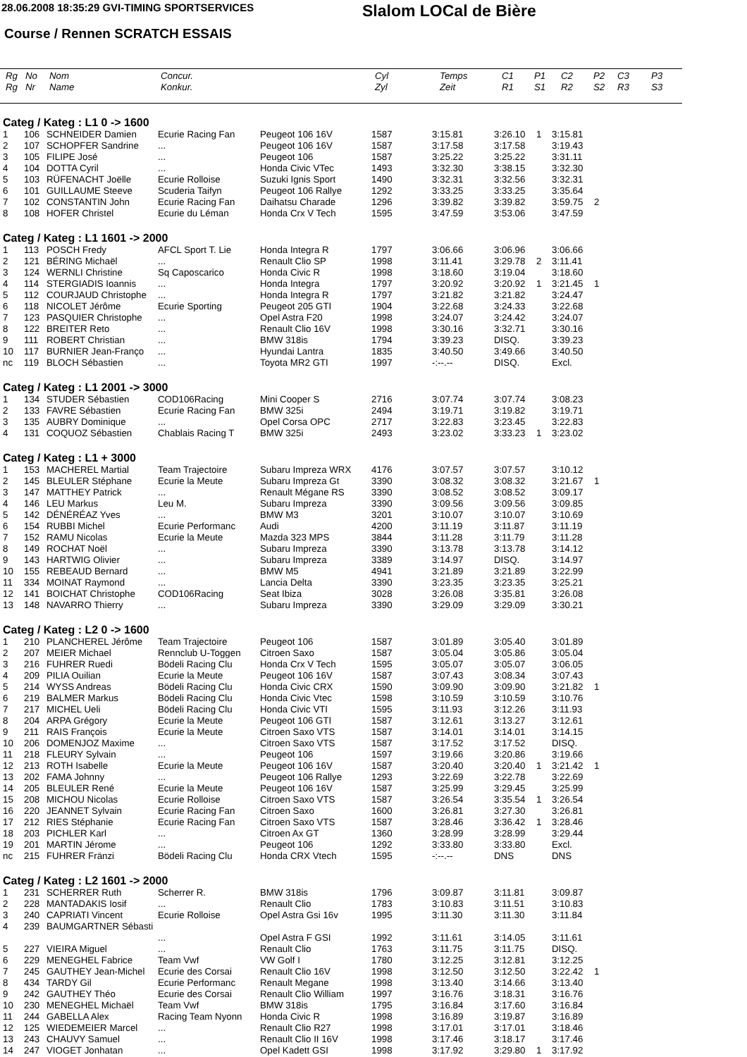28.06.2008 18:35:29 GVI-TIMING SPORTSERVICES
Slalom LOCal de Bière
Course / Rennen SCRATCH ESSAIS
| Rg Rg | No Nr | Nom Name | Concur. Konkur. | Cyl Zyl | Temps Zeit | C1 R1 | P1 S1 | C2 R2 | P2 S2 | C3 R3 | P3 S3 |
| --- | --- | --- | --- | --- | --- | --- | --- | --- | --- | --- | --- |
| Categ / Kateg : L1 0 -> 1600 | | | | | | | | | | |
| 1 | 106 | SCHNEIDER Damien | Ecurie Racing Fan | Peugeot 106 16V | 1587 | 3:15.81 | 3:26.10 | 1 | 3:15.81 | |
| 2 | 107 | SCHOPFER Sandrine | ... | Peugeot 106 16V | 1587 | 3:17.58 | 3:17.58 | | 3:19.43 | |
| 3 | 105 | FILIPE José | ... | Peugeot 106 | 1587 | 3:25.22 | 3:25.22 | | 3:31.11 | |
| 4 | 104 | DOTTA Cyril | ... | Honda Civic VTec | 1493 | 3:32.30 | 3:38.15 | | 3:32.30 | |
| 5 | 103 | RÜFENACHT Joëlle | Ecurie Rolloise | Suzuki Ignis Sport | 1490 | 3:32.31 | 3:32.56 | | 3:32.31 | |
| 6 | 101 | GUILLAUME Steeve | Scuderia Taifyn | Peugeot 106 Rallye | 1292 | 3:33.25 | 3:33.25 | | 3:35.64 | |
| 7 | 102 | CONSTANTIN John | Ecurie Racing Fan | Daihatsu Charade | 1296 | 3:39.82 | 3:39.82 | | 3:59.75 | 2 |
| 8 | 108 | HOFER Christel | Ecurie du Léman | Honda Crx V Tech | 1595 | 3:47.59 | 3:53.06 | | 3:47.59 | |
| Categ / Kateg : L1 1601 -> 2000 | | | | | | | | | | |
| 1 | 113 | POSCH Fredy | AFCL Sport T. Lie | Honda Integra R | 1797 | 3:06.66 | 3:06.96 | | 3:06.66 | |
| 2 | 121 | BÉRING Michaël | ... | Renault Clio SP | 1998 | 3:11.41 | 3:29.78 | 2 | 3:11.41 | |
| 3 | 124 | WERNLI Christine | Sq Caposcarico | Honda Civic R | 1998 | 3:18.60 | 3:19.04 | | 3:18.60 | |
| 4 | 114 | STERGIADIS Ioannis | ... | Honda Integra | 1797 | 3:20.92 | 3:20.92 | 1 | 3:21.45 | 1 |
| 5 | 112 | COURJAUD Christophe | ... | Honda Integra R | 1797 | 3:21.82 | 3:21.82 | | 3:24.47 | |
| 6 | 118 | NICOLET Jérôme | Ecurie Sporting | Peugeot 205 GTI | 1904 | 3:22.68 | 3:24.33 | | 3:22.68 | |
| 7 | 123 | PASQUIER Christophe | ... | Opel Astra F20 | 1998 | 3:24.07 | 3:24.42 | | 3:24.07 | |
| 8 | 122 | BREITER Reto | ... | Renault Clio 16V | 1998 | 3:30.16 | 3:32.71 | | 3:30.16 | |
| 9 | 111 | ROBERT Christian | ... | BMW 318is | 1794 | 3:39.23 | DISQ. | | 3:39.23 | |
| 10 | 117 | BURNIER Jean-Franço | ... | Hyundai Lantra | 1835 | 3:40.50 | 3:49.66 | | 3:40.50 | |
| nc | 119 | BLOCH Sébastien | ... | Toyota MR2 GTI | 1997 | -:--.-- | DISQ. | | Excl. | |
| Categ / Kateg : L1 2001 -> 3000 | | | | | | | | | | |
| 1 | 134 | STUDER Sébastien | COD106Racing | Mini Cooper S | 2716 | 3:07.74 | 3:07.74 | | 3:08.23 | |
| 2 | 133 | FAVRE Sébastien | Ecurie Racing Fan | BMW 325i | 2494 | 3:19.71 | 3:19.82 | | 3:19.71 | |
| 3 | 135 | AUBRY Dominique | ... | Opel Corsa OPC | 2717 | 3:22.83 | 3:23.45 | | 3:22.83 | |
| 4 | 131 | COQUOZ Sébastien | Chablais Racing T | BMW 325i | 2493 | 3:23.02 | 3:33.23 | 1 | 3:23.02 | |
| Categ / Kateg : L1 + 3000 | | | | | | | | | | |
| 1 | 153 | MACHEREL Martial | Team Trajectoire | Subaru Impreza WRX | 4176 | 3:07.57 | 3:07.57 | | 3:10.12 | |
| 2 | 145 | BLEULER Stéphane | Ecurie la Meute | Subaru Impreza Gt | 3390 | 3:08.32 | 3:08.32 | | 3:21.67 | 1 |
| 3 | 147 | MATTHEY Patrick | ... | Renault Mégane RS | 3390 | 3:08.52 | 3:08.52 | | 3:09.17 | |
| 4 | 146 | LEU Markus | Leu M. | Subaru Impreza | 3390 | 3:09.56 | 3:09.56 | | 3:09.85 | |
| 5 | 142 | DÉNÉRÉAZ Yves | ... | BMW M3 | 3201 | 3:10.07 | 3:10.07 | | 3:10.69 | |
| 6 | 154 | RUBBI Michel | Ecurie Performanc | Audi | 4200 | 3:11.19 | 3:11.87 | | 3:11.19 | |
| 7 | 152 | RAMU Nicolas | Ecurie la Meute | Mazda 323 MPS | 3844 | 3:11.28 | 3:11.79 | | 3:11.28 | |
| 8 | 149 | ROCHAT Noël | ... | Subaru Impreza | 3390 | 3:13.78 | 3:13.78 | | 3:14.12 | |
| 9 | 143 | HARTWIG Olivier | ... | Subaru Impreza | 3389 | 3:14.97 | DISQ. | | 3:14.97 | |
| 10 | 155 | REBEAUD Bernard | ... | BMW M5 | 4941 | 3:21.89 | 3:21.89 | | 3:22.99 | |
| 11 | 334 | MOINAT Raymond | ... | Lancia Delta | 3390 | 3:23.35 | 3:23.35 | | 3:25.21 | |
| 12 | 141 | BOICHAT Christophe | COD106Racing | Seat Ibiza | 3028 | 3:26.08 | 3:35.81 | | 3:26.08 | |
| 13 | 148 | NAVARRO Thierry | ... | Subaru Impreza | 3390 | 3:29.09 | 3:29.09 | | 3:30.21 | |
| Categ / Kateg : L2 0 -> 1600 | | | | | | | | | | |
| 1 | 210 | PLANCHEREL Jérôme | Team Trajectoire | Peugeot 106 | 1587 | 3:01.89 | 3:05.40 | | 3:01.89 | |
| 2 | 207 | MEIER Michael | Rennclub U-Toggen | Citroen Saxo | 1587 | 3:05.04 | 3:05.86 | | 3:05.04 | |
| 3 | 216 | FUHRER Ruedi | Bödeli Racing Clu | Honda Crx V Tech | 1595 | 3:05.07 | 3:05.07 | | 3:06.05 | |
| 4 | 209 | PILIA Ouilian | Ecurie la Meute | Peugeot 106 16V | 1587 | 3:07.43 | 3:08.34 | | 3:07.43 | |
| 5 | 214 | WYSS Andreas | Bödeli Racing Clu | Honda Civic CRX | 1590 | 3:09.90 | 3:09.90 | | 3:21.82 | 1 |
| 6 | 219 | BALMER Markus | Bödeli Racing Clu | Honda Civic Vtec | 1598 | 3:10.59 | 3:10.59 | | 3:10.76 | |
| 7 | 217 | MICHEL Ueli | Bödeli Racing Clu | Honda Civic VTI | 1595 | 3:11.93 | 3:12.26 | | 3:11.93 | |
| 8 | 204 | ARPA Grégory | Ecurie la Meute | Peugeot 106 GTI | 1587 | 3:12.61 | 3:13.27 | | 3:12.61 | |
| 9 | 211 | RAIS François | Ecurie la Meute | Citroen Saxo VTS | 1587 | 3:14.01 | 3:14.01 | | 3:14.15 | |
| 10 | 206 | DOMENJOZ Maxime | ... | Citroen Saxo VTS | 1587 | 3:17.52 | 3:17.52 | | DISQ. | |
| 11 | 218 | FLEURY Sylvain | ... | Peugeot 106 | 1597 | 3:19.66 | 3:20.86 | | 3:19.66 | |
| 12 | 213 | ROTH Isabelle | Ecurie la Meute | Peugeot 106 16V | 1587 | 3:20.40 | 3:20.40 | 1 | 3:21.42 | 1 |
| 13 | 202 | FAMA Johnny | ... | Peugeot 106 Rallye | 1293 | 3:22.69 | 3:22.78 | | 3:22.69 | |
| 14 | 205 | BLEULER René | Ecurie la Meute | Peugeot 106 16V | 1587 | 3:25.99 | 3:29.45 | | 3:25.99 | |
| 15 | 208 | MICHOU Nicolas | Ecurie Rolloise | Citroen Saxo VTS | 1587 | 3:26.54 | 3:35.54 | 1 | 3:26.54 | |
| 16 | 220 | JEANNET Sylvain | Ecurie Racing Fan | Citroen Saxo | 1600 | 3:26.81 | 3:27.30 | | 3:26.81 | |
| 17 | 212 | RIES Stéphanie | Ecurie Racing Fan | Citroen Saxo VTS | 1587 | 3:28.46 | 3:36.42 | 1 | 3:28.46 | |
| 18 | 203 | PICHLER Karl | ... | Citroen Ax GT | 1360 | 3:28.99 | 3:28.99 | | 3:29.44 | |
| 19 | 201 | MARTIN Jérome | ... | Peugeot 106 | 1292 | 3:33.80 | 3:33.80 | | Excl. | |
| nc | 215 | FUHRER Fränzi | Bödeli Racing Clu | Honda CRX Vtech | 1595 | -:--.-- | DNS | | DNS | |
| Categ / Kateg : L2 1601 -> 2000 | | | | | | | | | | |
| 1 | 231 | SCHERRER Ruth | Scherrer R. | BMW 318is | 1796 | 3:09.87 | 3:11.81 | | 3:09.87 | |
| 2 | 228 | MANTADAKIS Iosif | ... | Renault Clio | 1783 | 3:10.83 | 3:11.51 | | 3:10.83 | |
| 3 | 240 | CAPRIATI Vincent | Ecurie Rolloise | Opel Astra Gsi 16v | 1995 | 3:11.30 | 3:11.30 | | 3:11.84 | |
| 4 | 239 | BAUMGARTNER Sébasti | | | | | | | | |
| | | | ... | Opel Astra F GSI | 1992 | 3:11.61 | 3:14.05 | | 3:11.61 | |
| 5 | 227 | VIEIRA Miguel | ... | Renault Clio | 1763 | 3:11.75 | 3:11.75 | | DISQ. | |
| 6 | 229 | MENEGHEL Fabrice | Team Vwf | VW Golf I | 1780 | 3:12.25 | 3:12.81 | | 3:12.25 | |
| 7 | 245 | GAUTHEY Jean-Michel | Ecurie des Corsai | Renault Clio 16V | 1998 | 3:12.50 | 3:12.50 | | 3:22.42 | 1 |
| 8 | 434 | TARDY Gil | Ecurie Performanc | Renault Megane | 1998 | 3:13.40 | 3:14.66 | | 3:13.40 | |
| 9 | 242 | GAUTHEY Théo | Ecurie des Corsai | Renault Clio William | 1997 | 3:16.76 | 3:18.31 | | 3:16.76 | |
| 10 | 230 | MENEGHEL Michaël | Team Vwf | BMW 318is | 1795 | 3:16.84 | 3:17.60 | | 3:16.84 | |
| 11 | 244 | GABELLA Alex | Racing Team Nyonn | Honda Civic R | 1998 | 3:16.89 | 3:19.87 | | 3:16.89 | |
| 12 | 125 | WIEDEMEIER Marcel | ... | Renault Clio R27 | 1998 | 3:17.01 | 3:17.01 | | 3:18.46 | |
| 13 | 243 | CHAUVY Samuel | ... | Renault Clio II 16V | 1998 | 3:17.46 | 3:18.17 | | 3:17.46 | |
| 14 | 247 | VIOGET Jonhatan | ... | Opel Kadett GSI | 1998 | 3:17.92 | 3:29.80 | 1 | 3:17.92 | |